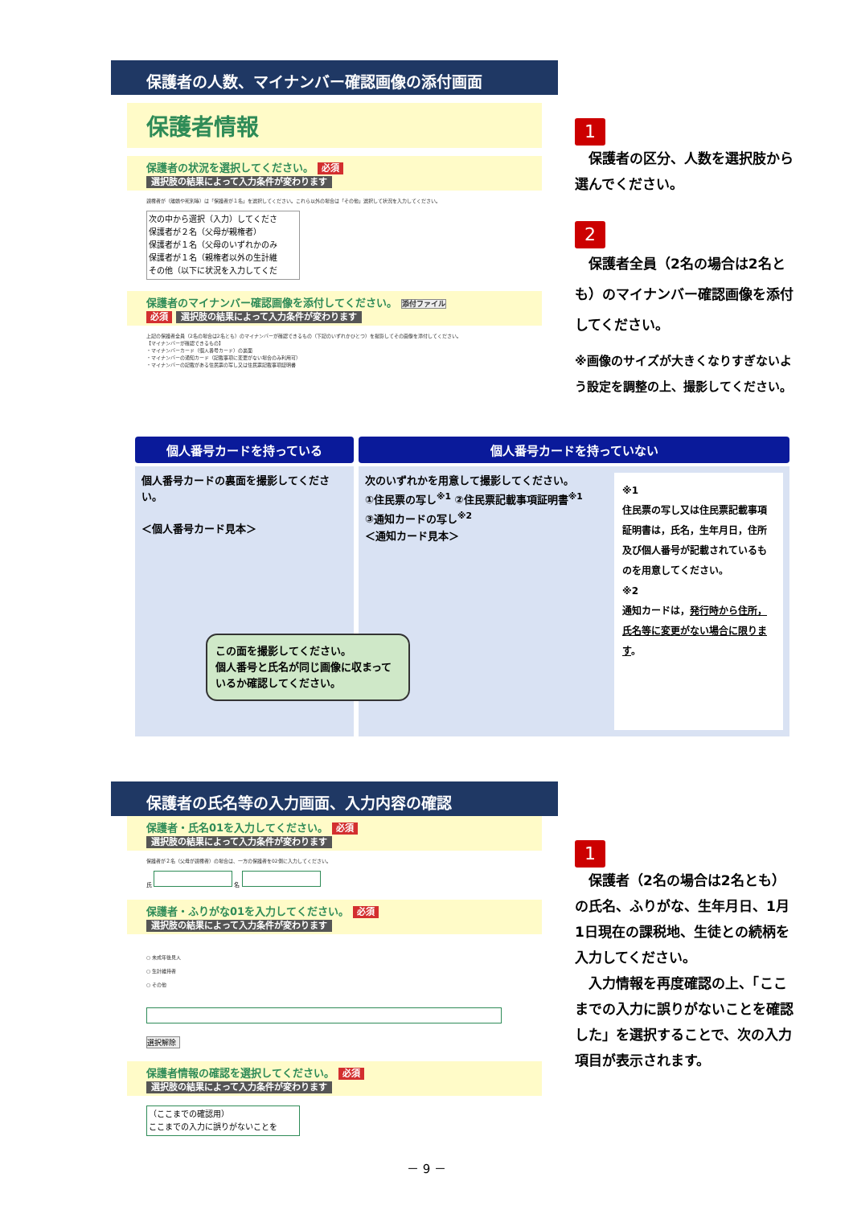保護者の人数、マイナンバー確認画像の添付画面
保護者情報
保護者の状況を選択してください。 必須
選択肢の結果によって入力条件が変わります
親権者が（離婚や死別等）は「保護者が１名」を選択してください。これら以外の場合は「その他」選択して状況を入力してください。
次の中から選択（入力）してくださ
保護者が２名（父母が親権者）
保護者が１名（父母のいずれかのみ
保護者が１名（親権者以外の生計維
その他（以下に状況を入力してくだ
保護者のマイナンバー確認画像を添付してください。 添付ファイル
必須 選択肢の結果によって入力条件が変わります
上記の保護者全員（2名の場合は2名とも）のマイナンバーが確認できるもの（下記のいずれかひとつ）を撮影してその画像を添付してください。
【マイナンバーが確認できるもの】
・マイナンバーカード（個人番号カード）の裏面
・マイナンバーの通知カード（記載事項に変更がない場合のみ利用可）
・マイナンバーの記載がある住民票の写し又は住民票記載事項証明書
1
　保護者の区分、人数を選択肢から選んでください。
2
　保護者全員（2名の場合は2名とも）のマイナンバー確認画像を添付してください。
※画像のサイズが大きくなりすぎないよう設定を調整の上、撮影してください。
個人番号カードを持っている
個人番号カードの裏面を撮影してください。
＜個人番号カード見本＞
この面を撮影してください。
個人番号と氏名が同じ画像に収まっているか確認してください。
個人番号カードを持っていない
次のいずれかを用意して撮影してください。
①住民票の写し<sup>※1</sup> ②住民票記載事項証明書<sup>※1</sup>
③通知カードの写し<sup>※2</sup>
＜通知カード見本＞
※1
住民票の写し又は住民票記載事項証明書は，氏名，生年月日，住所及び個人番号が記載されているものを用意してください。
※2
通知カードは，発行時から住所，氏名等に変更がない場合に限ります。
保護者の氏名等の入力画面、入力内容の確認
保護者・氏名01を入力してください。 必須
選択肢の結果によって入力条件が変わります
保護者が２名（父母が親権者）の場合は、一方の保護者を02側に入力してください。
氏 名
保護者・ふりがな01を入力してください。 必須
選択肢の結果によって入力条件が変わります
○ 未成年後見人
○ 生計維持者
○ その他
選択解除
保護者情報の確認を選択してください。 必須
選択肢の結果によって入力条件が変わります
（ここまでの確認用）
ここまでの入力に誤りがないことを
1
　保護者（2名の場合は2名とも）の氏名、ふりがな、生年月日、1月1日現在の課税地、生徒との続柄を入力してください。
　入力情報を再度確認の上、「ここまでの入力に誤りがないことを確認した」を選択することで、次の入力項目が表示されます。
－ 9 －